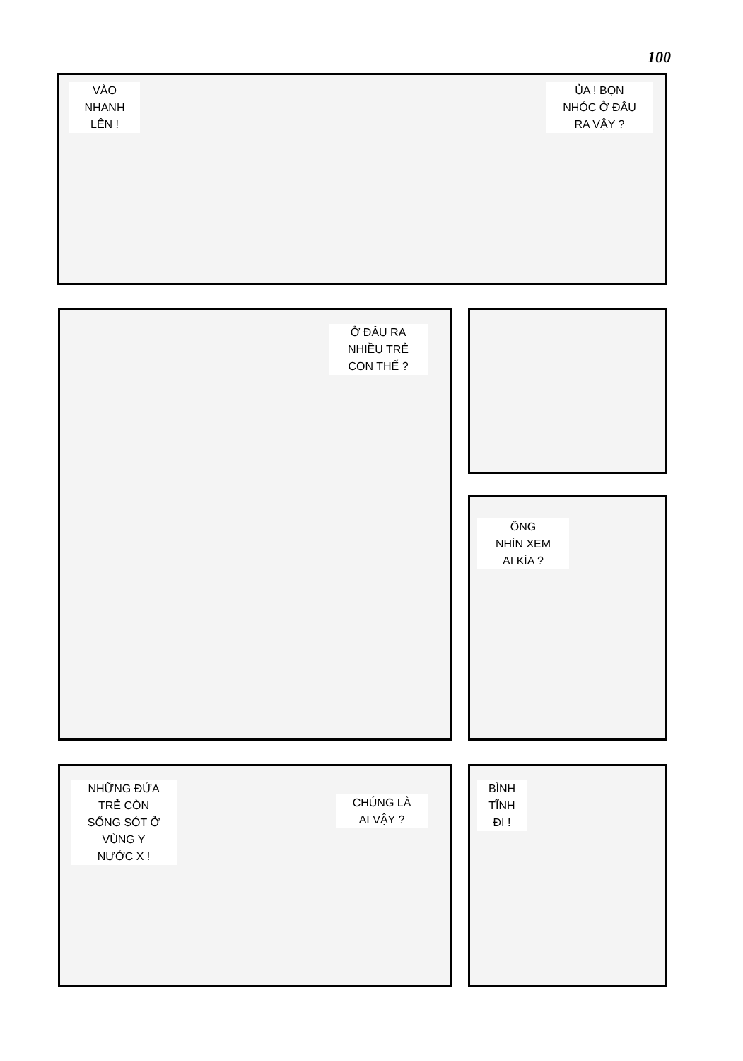100
VÀO
NHANH
LÊN !
ỦA ! BỌN
NHÓC Ở ĐÂU
RA VẬY ?
Ở ĐÂU RA
NHIỀU TRẺ
CON THẾ ?
ÔNG
NHÌN XEM
AI KÌA ?
NHỮNG ĐỨA
TRẺ CÒN
SỐNG SÓT Ở
VÙNG Y
NƯỚC X !
CHÚNG LÀ
AI VẬY ?
BÌNH
TĨNH
ĐI !